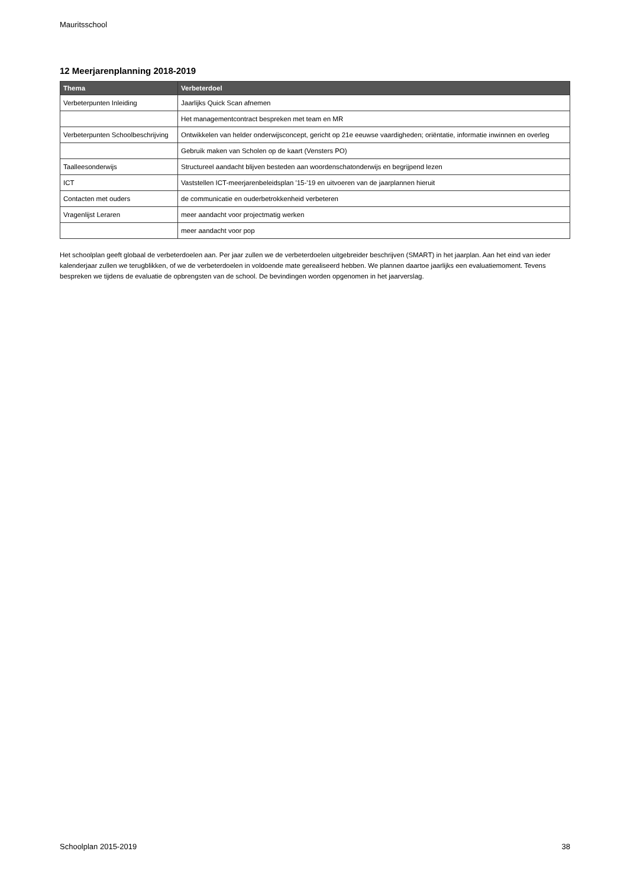Mauritsschool
12 Meerjarenplanning 2018-2019
| Thema | Verbeterdoel |
| --- | --- |
| Verbeterpunten Inleiding | Jaarlijks Quick Scan afnemen |
| | Het managementcontract bespreken met team en MR |
| Verbeterpunten Schoolbeschrijving | Ontwikkelen van helder onderwijsconcept, gericht op 21e eeuwse vaardigheden; oriëntatie, informatie inwinnen en overleg |
| | Gebruik maken van Scholen op de kaart (Vensters PO) |
| Taalleesonderwijs | Structureel aandacht blijven besteden aan woordenschatonderwijs en begrijpend lezen |
| ICT | Vaststellen ICT-meerjarenbeleidsplan '15-'19 en uitvoeren van de jaarplannen hieruit |
| Contacten met ouders | de communicatie en ouderbetrokkenheid verbeteren |
| Vragenlijst Leraren | meer aandacht voor projectmatig werken |
| | meer aandacht voor pop |
Het schoolplan geeft globaal de verbeterdoelen aan. Per jaar zullen we de verbeterdoelen uitgebreider beschrijven (SMART) in het jaarplan. Aan het eind van ieder kalenderjaar zullen we terugblikken, of we de verbeterdoelen in voldoende mate gerealiseerd hebben. We plannen daartoe jaarlijks een evaluatiemoment. Tevens bespreken we tijdens de evaluatie de opbrengsten van de school. De bevindingen worden opgenomen in het jaarverslag.
Schoolplan 2015-2019 38